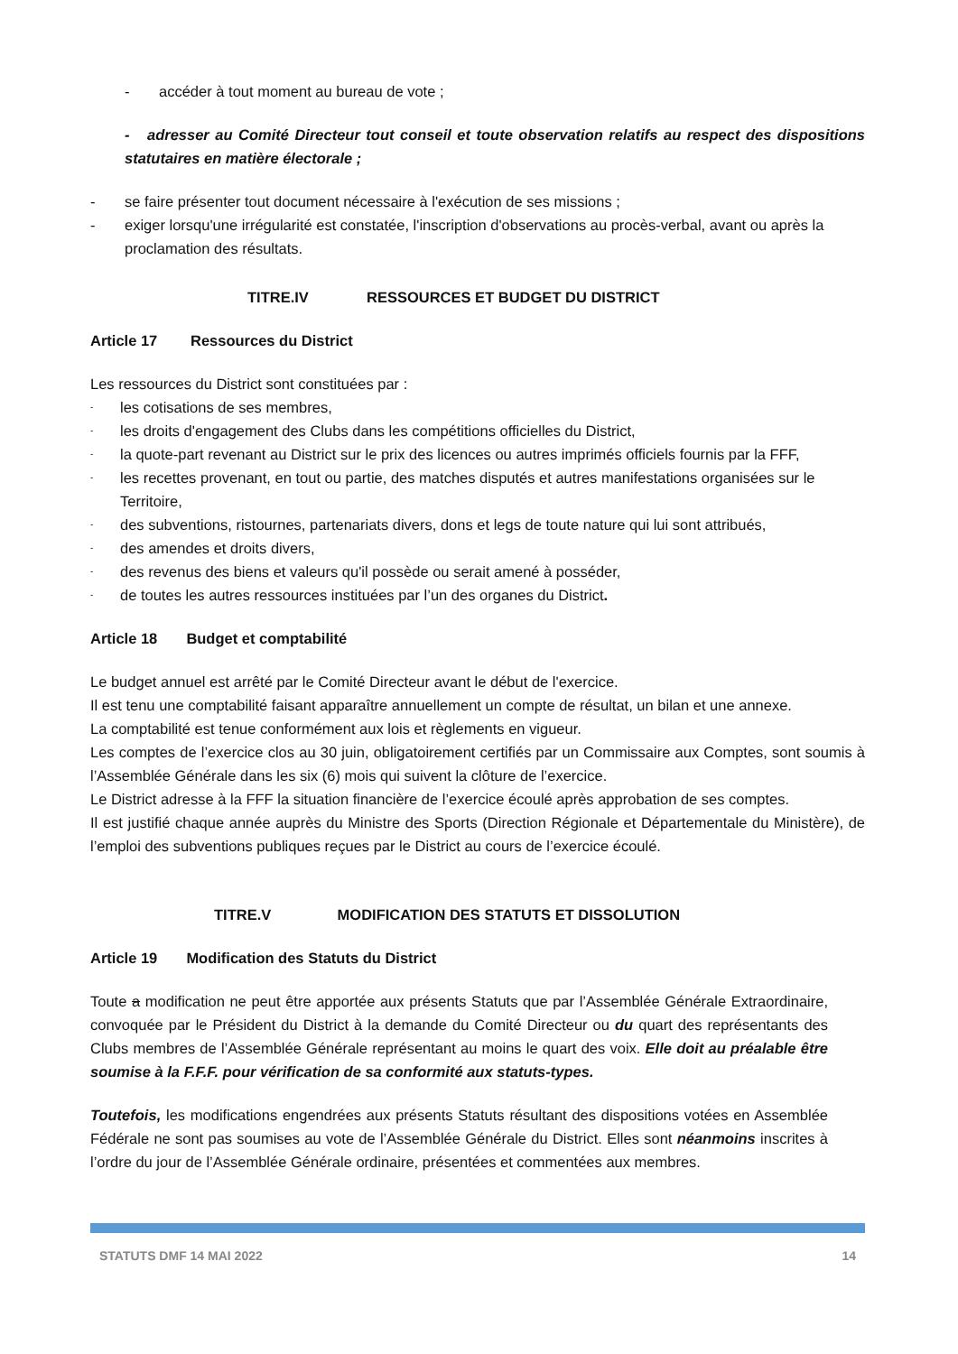- accéder à tout moment au bureau de vote ;
- adresser au Comité Directeur tout conseil et toute observation relatifs au respect des dispositions statutaires en matière électorale ;
- se faire présenter tout document nécessaire à l'exécution de ses missions ;
- exiger lorsqu'une irrégularité est constatée, l'inscription d'observations au procès-verbal, avant ou après la proclamation des résultats.
TITRE.IV RESSOURCES ET BUDGET DU DISTRICT
Article 17 Ressources du District
Les ressources du District sont constituées par :
- les cotisations de ses membres,
- les droits d'engagement des Clubs dans les compétitions officielles du District,
- la quote-part revenant au District sur le prix des licences ou autres imprimés officiels fournis par la FFF,
- les recettes provenant, en tout ou partie, des matches disputés et autres manifestations organisées sur le Territoire,
- des subventions, ristournes, partenariats divers, dons et legs de toute nature qui lui sont attribués,
- des amendes et droits divers,
- des revenus des biens et valeurs qu'il possède ou serait amené à posséder,
- de toutes les autres ressources instituées par l’un des organes du District.
Article 18 Budget et comptabilité
Le budget annuel est arrêté par le Comité Directeur avant le début de l'exercice.
Il est tenu une comptabilité faisant apparaître annuellement un compte de résultat, un bilan et une annexe.
La comptabilité est tenue conformément aux lois et règlements en vigueur.
Les comptes de l’exercice clos au 30 juin, obligatoirement certifiés par un Commissaire aux Comptes, sont soumis à l’Assemblée Générale dans les six (6) mois qui suivent la clôture de l’exercice.
Le District adresse à la FFF la situation financière de l’exercice écoulé après approbation de ses comptes.
Il est justifié chaque année auprès du Ministre des Sports (Direction Régionale et Départementale du Ministère), de l’emploi des subventions publiques reçues par le District au cours de l’exercice écoulé.
TITRE.V MODIFICATION DES STATUTS ET DISSOLUTION
Article 19 Modification des Statuts du District
Toute a modification ne peut être apportée aux présents Statuts que par l’Assemblée Générale Extraordinaire, convoquée par le Président du District à la demande du Comité Directeur ou du quart des représentants des Clubs membres de l’Assemblée Générale représentant au moins le quart des voix. Elle doit au préalable être soumise à la F.F.F. pour vérification de sa conformité aux statuts-types.
Toutefois, les modifications engendrées aux présents Statuts résultant des dispositions votées en Assemblée Fédérale ne sont pas soumises au vote de l’Assemblée Générale du District. Elles sont néanmoins inscrites à l’ordre du jour de l’Assemblée Générale ordinaire, présentées et commentées aux membres.
STATUTS DMF 14 MAI 2022 14